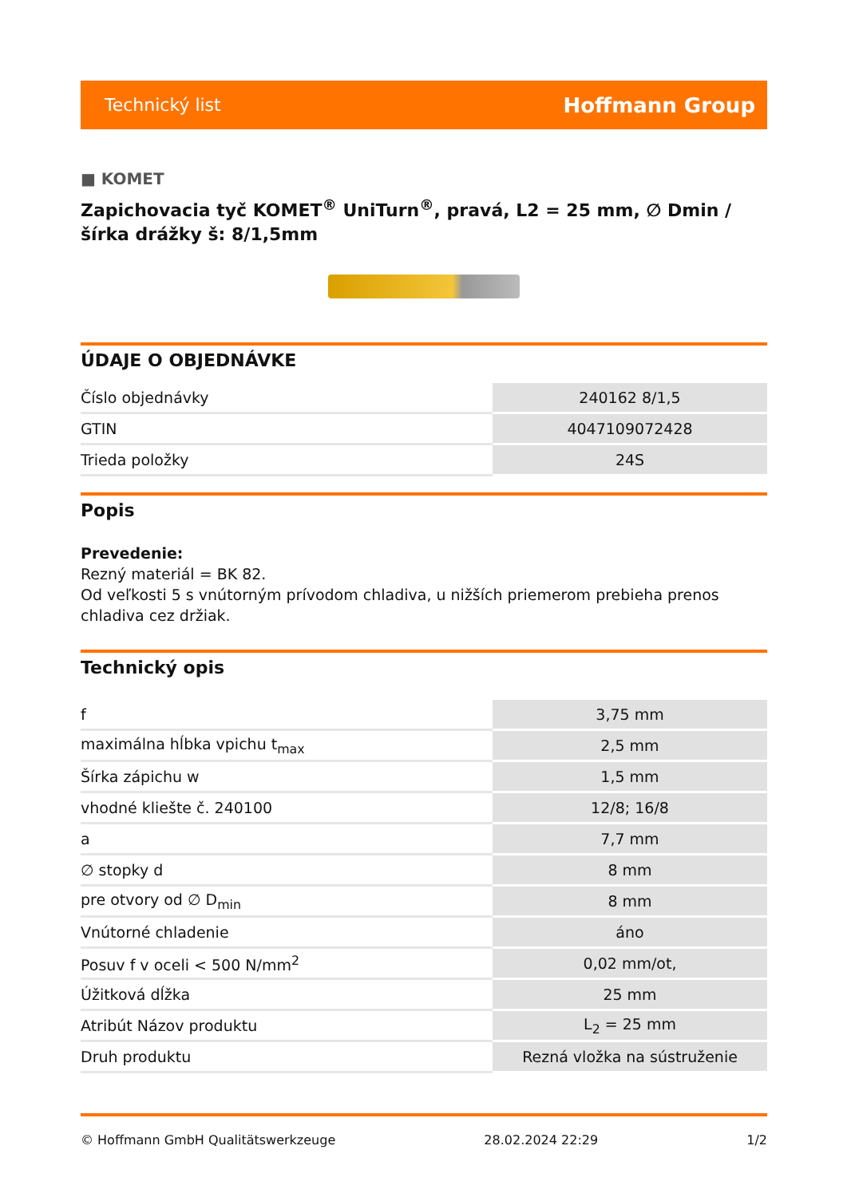Technický list Hoffmann Group
■ KOMET
Zapichovacia tyč KOMET<sup>®</sup> UniTurn<sup>®</sup>, pravá, L2 = 25 mm, ∅ Dmin / šírka drážky š: 8/1,5mm
ÚDAJE O OBJEDNÁVKE
| Číslo objednávky | 240162 8/1,5 |
| GTIN | 4047109072428 |
| Trieda položky | 24S |
Popis
Prevedenie:
Rezný materiál = BK 82.
Od veľkosti 5 s vnútorným prívodom chladiva, u nižších priemerom prebieha prenos chladiva cez držiak.
Technický opis
| f | 3,75 mm |
| maximálna hĺbka vpichu t<sub>max</sub> | 2,5 mm |
| Šírka zápichu w | 1,5 mm |
| vhodné kliešte č. 240100 | 12/8; 16/8 |
| a | 7,7 mm |
| ∅ stopky d | 8 mm |
| pre otvory od ∅ D<sub>min</sub> | 8 mm |
| Vnútorné chladenie | áno |
| Posuv f v oceli < 500 N/mm<sup>2</sup> | 0,02 mm/ot, |
| Úžitková dĺžka | 25 mm |
| Atribút Názov produktu | L<sub>2</sub> = 25 mm |
| Druh produktu | Rezná vložka na sústruženie |
© Hoffmann GmbH Qualitätswerkzeuge 28.02.2024 22:29 1/2